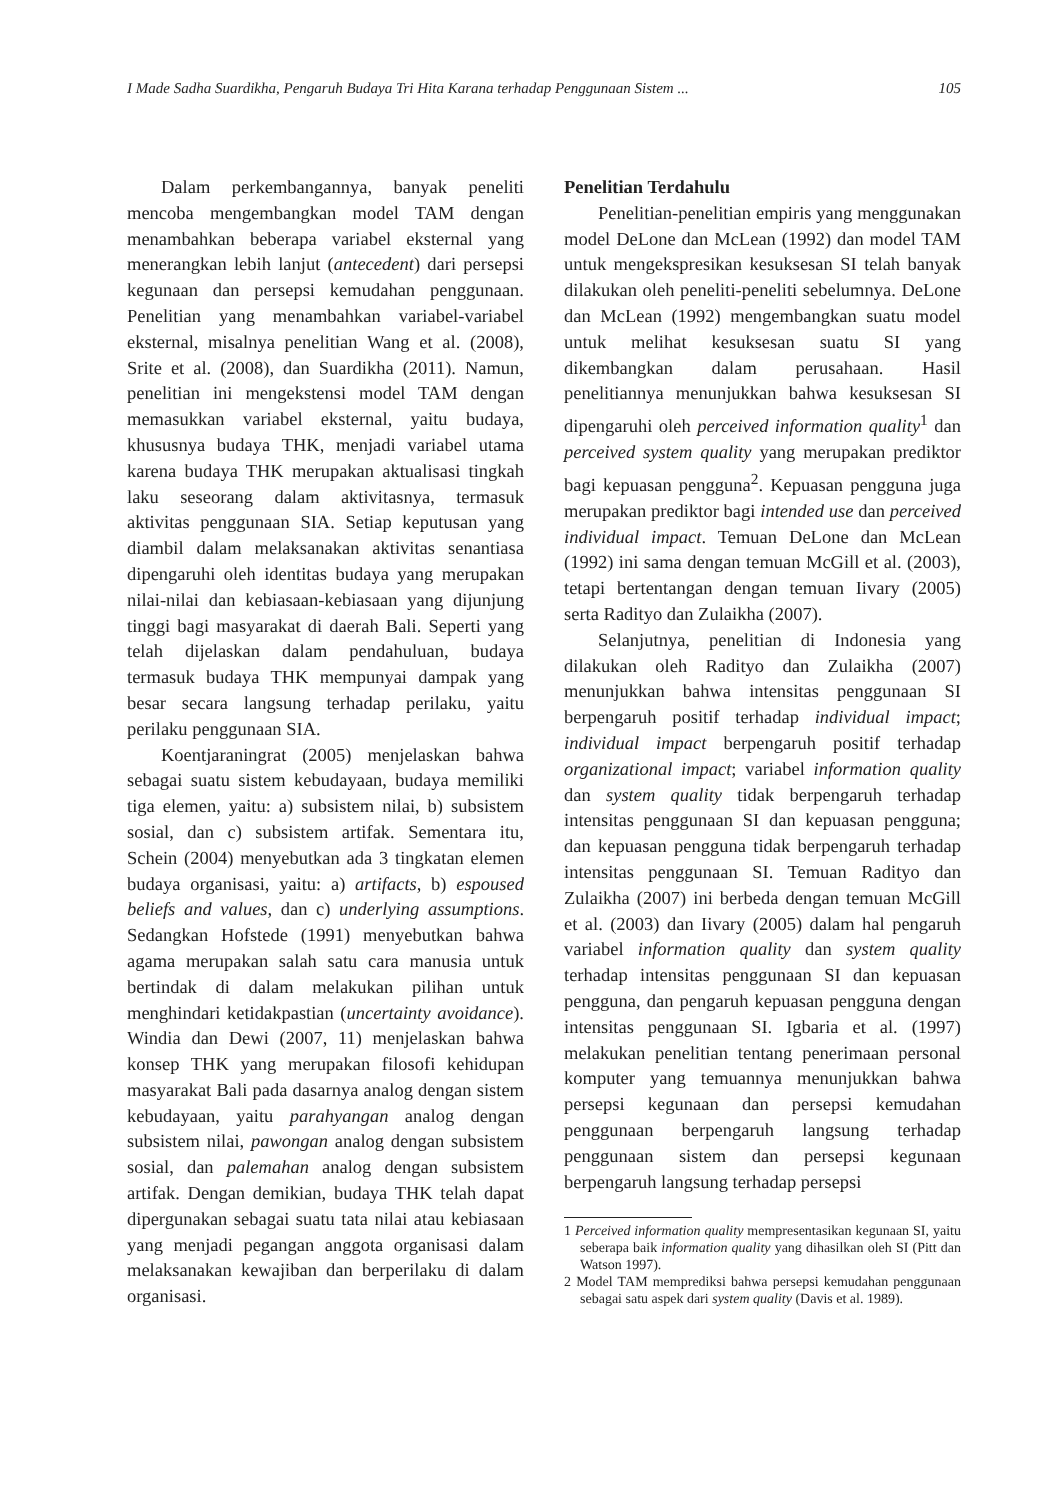I Made Sadha Suardikha, Pengaruh Budaya Tri Hita Karana terhadap Penggunaan Sistem ... 105
Dalam perkembangannya, banyak peneliti mencoba mengembangkan model TAM dengan menambahkan beberapa variabel eksternal yang menerangkan lebih lanjut (antecedent) dari persepsi kegunaan dan persepsi kemudahan penggunaan. Penelitian yang menambahkan variabel-variabel eksternal, misalnya penelitian Wang et al. (2008), Srite et al. (2008), dan Suardikha (2011). Namun, penelitian ini mengekstensi model TAM dengan memasukkan variabel eksternal, yaitu budaya, khususnya budaya THK, menjadi variabel utama karena budaya THK merupakan aktualisasi tingkah laku seseorang dalam aktivitasnya, termasuk aktivitas penggunaan SIA. Setiap keputusan yang diambil dalam melaksanakan aktivitas senantiasa dipengaruhi oleh identitas budaya yang merupakan nilai-nilai dan kebiasaan-kebiasaan yang dijunjung tinggi bagi masyarakat di daerah Bali. Seperti yang telah dijelaskan dalam pendahuluan, budaya termasuk budaya THK mempunyai dampak yang besar secara langsung terhadap perilaku, yaitu perilaku penggunaan SIA.
Koentjaraningrat (2005) menjelaskan bahwa sebagai suatu sistem kebudayaan, budaya memiliki tiga elemen, yaitu: a) subsistem nilai, b) subsistem sosial, dan c) subsistem artifak. Sementara itu, Schein (2004) menyebutkan ada 3 tingkatan elemen budaya organisasi, yaitu: a) artifacts, b) espoused beliefs and values, dan c) underlying assumptions. Sedangkan Hofstede (1991) menyebutkan bahwa agama merupakan salah satu cara manusia untuk bertindak di dalam melakukan pilihan untuk menghindari ketidakpastian (uncertainty avoidance). Windia dan Dewi (2007, 11) menjelaskan bahwa konsep THK yang merupakan filosofi kehidupan masyarakat Bali pada dasarnya analog dengan sistem kebudayaan, yaitu parahyangan analog dengan subsistem nilai, pawongan analog dengan subsistem sosial, dan palemahan analog dengan subsistem artifak. Dengan demikian, budaya THK telah dapat dipergunakan sebagai suatu tata nilai atau kebiasaan yang menjadi pegangan anggota organisasi dalam melaksanakan kewajiban dan berperilaku di dalam organisasi.
Penelitian Terdahulu
Penelitian-penelitian empiris yang menggunakan model DeLone dan McLean (1992) dan model TAM untuk mengekspresikan kesuksesan SI telah banyak dilakukan oleh peneliti-peneliti sebelumnya. DeLone dan McLean (1992) mengembangkan suatu model untuk melihat kesuksesan suatu SI yang dikembangkan dalam perusahaan. Hasil penelitiannya menunjukkan bahwa kesuksesan SI dipengaruhi oleh perceived information quality<sup>1</sup> dan perceived system quality yang merupakan prediktor bagi kepuasan pengguna<sup>2</sup>. Kepuasan pengguna juga merupakan prediktor bagi intended use dan perceived individual impact. Temuan DeLone dan McLean (1992) ini sama dengan temuan McGill et al. (2003), tetapi bertentangan dengan temuan Iivary (2005) serta Radityo dan Zulaikha (2007).
Selanjutnya, penelitian di Indonesia yang dilakukan oleh Radityo dan Zulaikha (2007) menunjukkan bahwa intensitas penggunaan SI berpengaruh positif terhadap individual impact; individual impact berpengaruh positif terhadap organizational impact; variabel information quality dan system quality tidak berpengaruh terhadap intensitas penggunaan SI dan kepuasan pengguna; dan kepuasan pengguna tidak berpengaruh terhadap intensitas penggunaan SI. Temuan Radityo dan Zulaikha (2007) ini berbeda dengan temuan McGill et al. (2003) dan Iivary (2005) dalam hal pengaruh variabel information quality dan system quality terhadap intensitas penggunaan SI dan kepuasan pengguna, dan pengaruh kepuasan pengguna dengan intensitas penggunaan SI. Igbaria et al. (1997) melakukan penelitian tentang penerimaan personal komputer yang temuannya menunjukkan bahwa persepsi kegunaan dan persepsi kemudahan penggunaan berpengaruh langsung terhadap penggunaan sistem dan persepsi kegunaan berpengaruh langsung terhadap persepsi
1 Perceived information quality mempresentasikan kegunaan SI, yaitu seberapa baik information quality yang dihasilkan oleh SI (Pitt dan Watson 1997).
2 Model TAM memprediksi bahwa persepsi kemudahan penggunaan sebagai satu aspek dari system quality (Davis et al. 1989).